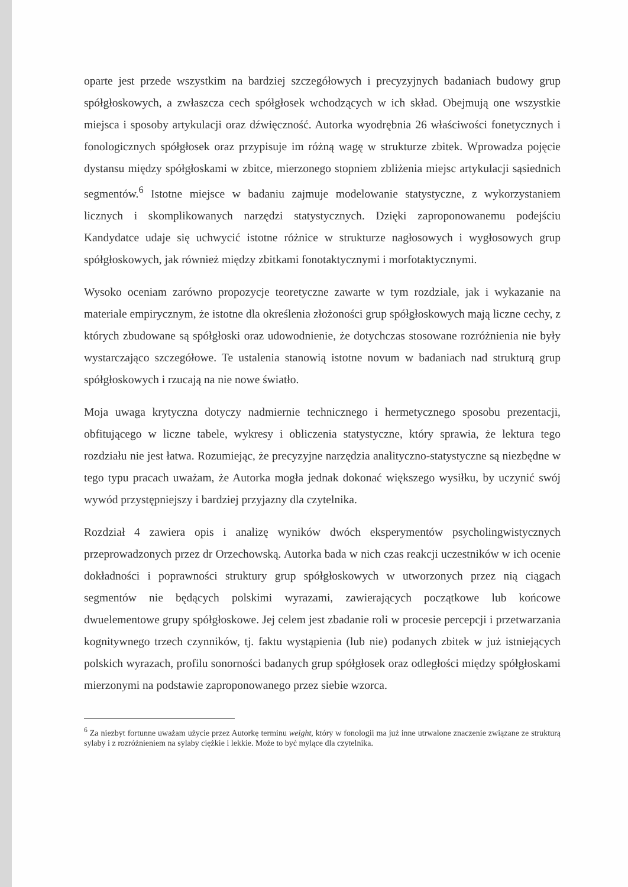oparte jest przede wszystkim na bardziej szczegółowych i precyzyjnych badaniach budowy grup spółgłoskowych, a zwłaszcza cech spółgłosek wchodzących w ich skład. Obejmują one wszystkie miejsca i sposoby artykulacji oraz dźwięczność. Autorka wyodrębnia 26 właściwości fonetycznych i fonologicznych spółgłosek oraz przypisuje im różną wagę w strukturze zbitek. Wprowadza pojęcie dystansu między spółgłoskami w zbitce, mierzonego stopniem zbliżenia miejsc artykulacji sąsiednich segmentów.<sup>6</sup> Istotne miejsce w badaniu zajmuje modelowanie statystyczne, z wykorzystaniem licznych i skomplikowanych narzędzi statystycznych. Dzięki zaproponowanemu podejściu Kandydatce udaje się uchwycić istotne różnice w strukturze nagłosowych i wygłosowych grup spółgłoskowych, jak również między zbitkami fonotaktycznymi i morfotaktycznymi.
Wysoko oceniam zarówno propozycje teoretyczne zawarte w tym rozdziale, jak i wykazanie na materiale empirycznym, że istotne dla określenia złożoności grup spółgłoskowych mają liczne cechy, z których zbudowane są spółgłoski oraz udowodnienie, że dotychczas stosowane rozróżnienia nie były wystarczająco szczegółowe. Te ustalenia stanowią istotne novum w badaniach nad strukturą grup spółgłoskowych i rzucają na nie nowe światło.
Moja uwaga krytyczna dotyczy nadmiernie technicznego i hermetycznego sposobu prezentacji, obfitującego w liczne tabele, wykresy i obliczenia statystyczne, który sprawia, że lektura tego rozdziału nie jest łatwa. Rozumiejąc, że precyzyjne narzędzia analityczno-statystyczne są niezbędne w tego typu pracach uważam, że Autorka mogła jednak dokonać większego wysiłku, by uczynić swój wywód przystępniejszy i bardziej przyjazny dla czytelnika.
Rozdział 4 zawiera opis i analizę wyników dwóch eksperymentów psycholingwistycznych przeprowadzonych przez dr Orzechowską. Autorka bada w nich czas reakcji uczestników w ich ocenie dokładności i poprawności struktury grup spółgłoskowych w utworzonych przez nią ciągach segmentów nie będących polskimi wyrazami, zawierających początkowe lub końcowe dwuelementowe grupy spółgłoskowe. Jej celem jest zbadanie roli w procesie percepcji i przetwarzania kognitywnego trzech czynników, tj. faktu wystąpienia (lub nie) podanych zbitek w już istniejących polskich wyrazach, profilu sonorności badanych grup spółgłosek oraz odległości między spółgłoskami mierzonymi na podstawie zaproponowanego przez siebie wzorca.
<sup>6</sup> Za niezbyt fortunne uważam użycie przez Autorkę terminu weight, który w fonologii ma już inne utrwalone znaczenie związane ze strukturą sylaby i z rozróżnieniem na sylaby ciężkie i lekkie. Może to być mylące dla czytelnika.